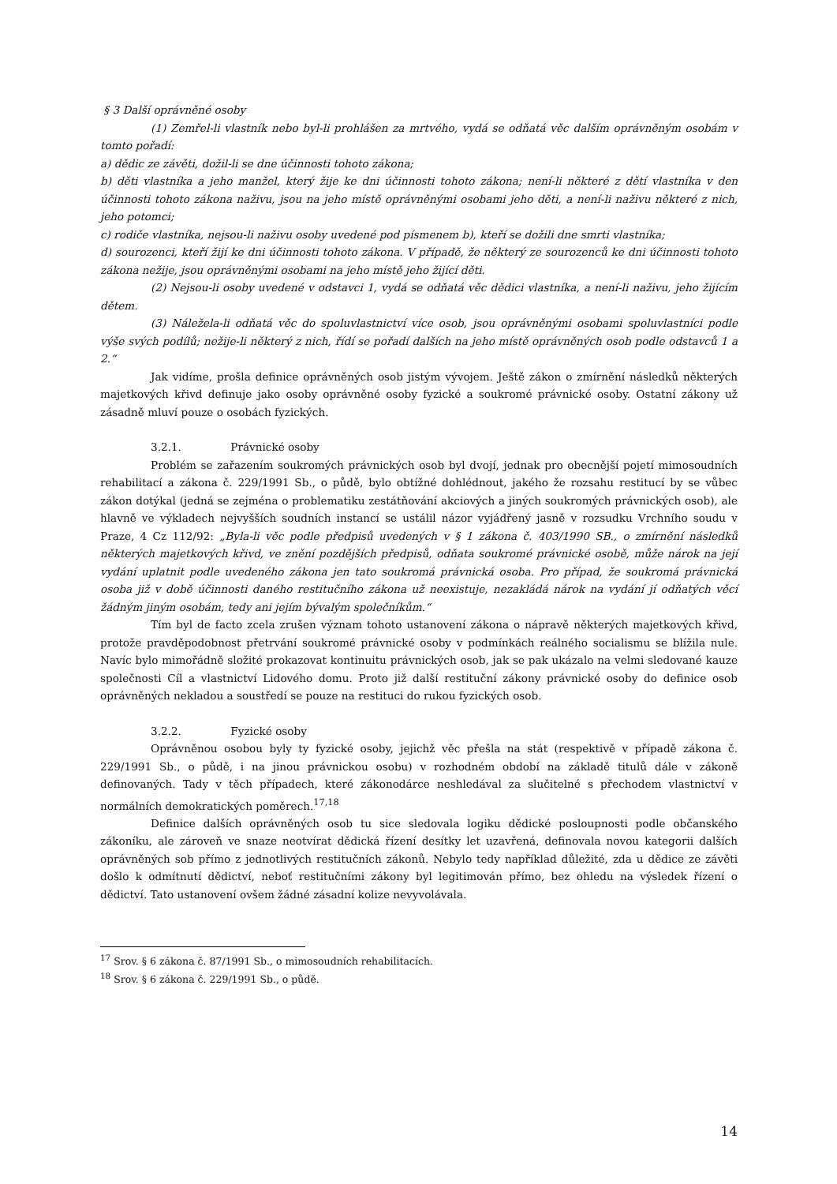§ 3 Další oprávněné osoby
(1) Zemřel-li vlastník nebo byl-li prohlášen za mrtvého, vydá se odňatá věc dalším oprávněným osobám v tomto pořadí:
a) dědic ze závěti, dožil-li se dne účinnosti tohoto zákona;
b) děti vlastníka a jeho manžel, který žije ke dni účinnosti tohoto zákona; není-li některé z dětí vlastníka v den účinnosti tohoto zákona naživu, jsou na jeho místě oprávněnými osobami jeho děti, a není-li naživu některé z nich, jeho potomci;
c) rodiče vlastníka, nejsou-li naživu osoby uvedené pod písmenem b), kteří se dožili dne smrti vlastníka;
d) sourozenci, kteří žijí ke dni účinnosti tohoto zákona. V případě, že některý ze sourozenců ke dni účinnosti tohoto zákona nežije, jsou oprávněnými osobami na jeho místě jeho žijící děti.
(2) Nejsou-li osoby uvedené v odstavci 1, vydá se odňatá věc dědici vlastníka, a není-li naživu, jeho žijícím dětem.
(3) Náležela-li odňatá věc do spoluvlastnictví více osob, jsou oprávněnými osobami spoluvlastníci podle výše svých podílů; nežije-li některý z nich, řídí se pořadí dalších na jeho místě oprávněných osob podle odstavců 1 a 2.“
Jak vidíme, prošla definice oprávněných osob jistým vývojem. Ještě zákon o zmírnění následků některých majetkových křivd definuje jako osoby oprávněné osoby fyzické a soukromé právnické osoby. Ostatní zákony už zásadně mluví pouze o osobách fyzických.
3.2.1. Právnické osoby
Problém se zařazením soukromých právnických osob byl dvojí, jednak pro obecnější pojetí mimosoudních rehabilitací a zákona č. 229/1991 Sb., o půdě, bylo obtížné dohlédnout, jakého že rozsahu restitucí by se vůbec zákon dotýkal (jedná se zejména o problematiku zestátňování akciových a jiných soukromých právnických osob), ale hlavně ve výkladech nejvyšších soudních instancí se ustálil názor vyjádřený jasně v rozsudku Vrchního soudu v Praze, 4 Cz 112/92: „Byla-li věc podle předpisů uvedených v § 1 zákona č. 403/1990 SB., o zmírnění následků některých majetkových křivd, ve znění pozdějších předpisů, odňata soukromé právnické osobě, může nárok na její vydání uplatnit podle uvedeného zákona jen tato soukromá právnická osoba. Pro případ, že soukromá právnická osoba již v době účinnosti daného restitučního zákona už neexistuje, nezakládá nárok na vydání jí odňatých věcí žádným jiným osobám, tedy ani jejím bývalým společníkům.“
Tím byl de facto zcela zrušen význam tohoto ustanovení zákona o nápravě některých majetkových křivd, protože pravděpodobnost přetrvání soukromé právnické osoby v podmínkách reálného socialismu se blížila nule. Navíc bylo mimořádně složité prokazovat kontinuitu právnických osob, jak se pak ukázalo na velmi sledované kauze společnosti Cíl a vlastnictví Lidového domu. Proto již další restituční zákony právnické osoby do definice osob oprávněných nekladou a soustředí se pouze na restituci do rukou fyzických osob.
3.2.2. Fyzické osoby
Oprávněnou osobou byly ty fyzické osoby, jejichž věc přešla na stát (respektivě v případě zákona č. 229/1991 Sb., o půdě, i na jinou právnickou osobu) v rozhodném období na základě titulů dále v zákoně definovaných. Tady v těch případech, které zákonodárce neshledával za slučitelné s přechodem vlastnictví v normálních demokratických poměrech.<sup>17,18</sup>
Definice dalších oprávněných osob tu sice sledovala logiku dědické posloupnosti podle občanského zákoníku, ale zároveň ve snaze neotvírat dědická řízení desítky let uzavřená, definovala novou kategorii dalších oprávněných sob přímo z jednotlivých restitučních zákonů. Nebylo tedy například důležité, zda u dědice ze závěti došlo k odmítnutí dědictví, neboť restitučními zákony byl legitimován přímo, bez ohledu na výsledek řízení o dědictví. Tato ustanovení ovšem žádné zásadní kolize nevyvolávala.
<sup>17</sup> Srov. § 6 zákona č. 87/1991 Sb., o mimosoudních rehabilitacích.
<sup>18</sup> Srov. § 6 zákona č. 229/1991 Sb., o půdě.
14